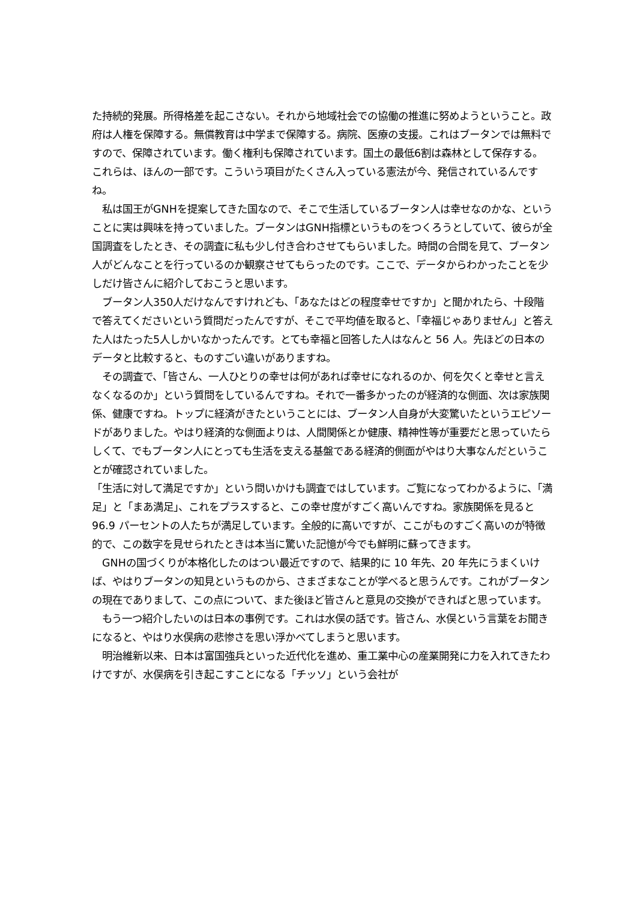た持続的発展。所得格差を起こさない。それから地域社会での協働の推進に努めようということ。政府は人権を保障する。無償教育は中学まで保障する。病院、医療の支援。これはブータンでは無料ですので、保障されています。働く権利も保障されています。国土の最低6割は森林として保存する。これらは、ほんの一部です。こういう項目がたくさん入っている憲法が今、発信されているんですね。
　私は国王がGNHを提案してきた国なので、そこで生活しているブータン人は幸せなのかな、ということに実は興味を持っていました。ブータンはGNH指標というものをつくろうとしていて、彼らが全国調査をしたとき、その調査に私も少し付き合わさせてもらいました。時間の合間を見て、ブータン人がどんなことを行っているのか観察させてもらったのです。ここで、データからわかったことを少しだけ皆さんに紹介しておこうと思います。
　ブータン人350人だけなんですけれども、「あなたはどの程度幸せですか」と聞かれたら、十段階で答えてくださいという質問だったんですが、そこで平均値を取ると、「幸福じゃありません」と答えた人はたった5人しかいなかったんです。とても幸福と回答した人はなんと 56 人。先ほどの日本のデータと比較すると、ものすごい違いがありますね。
　その調査で、「皆さん、一人ひとりの幸せは何があれば幸せになれるのか、何を欠くと幸せと言えなくなるのか」という質問をしているんですね。それで一番多かったのが経済的な側面、次は家族関係、健康ですね。トップに経済がきたということには、ブータン人自身が大変驚いたというエピソードがありました。やはり経済的な側面よりは、人間関係とか健康、精神性等が重要だと思っていたらしくて、でもブータン人にとっても生活を支える基盤である経済的側面がやはり大事なんだということが確認されていました。
「生活に対して満足ですか」という問いかけも調査ではしています。ご覧になってわかるように、「満足」と「まあ満足」、これをプラスすると、この幸せ度がすごく高いんですね。家族関係を見ると 96.9 パーセントの人たちが満足しています。全般的に高いですが、ここがものすごく高いのが特徴的で、この数字を見せられたときは本当に驚いた記憶が今でも鮮明に蘇ってきます。
　GNHの国づくりが本格化したのはつい最近ですので、結果的に 10 年先、20 年先にうまくいけば、やはりブータンの知見というものから、さまざまなことが学べると思うんです。これがブータンの現在でありまして、この点について、また後ほど皆さんと意見の交換ができればと思っています。
　もう一つ紹介したいのは日本の事例です。これは水俣の話です。皆さん、水俣という言葉をお聞きになると、やはり水俣病の悲惨さを思い浮かべてしまうと思います。
　明治維新以来、日本は富国強兵といった近代化を進め、重工業中心の産業開発に力を入れてきたわけですが、水俣病を引き起こすことになる「チッソ」という会社が